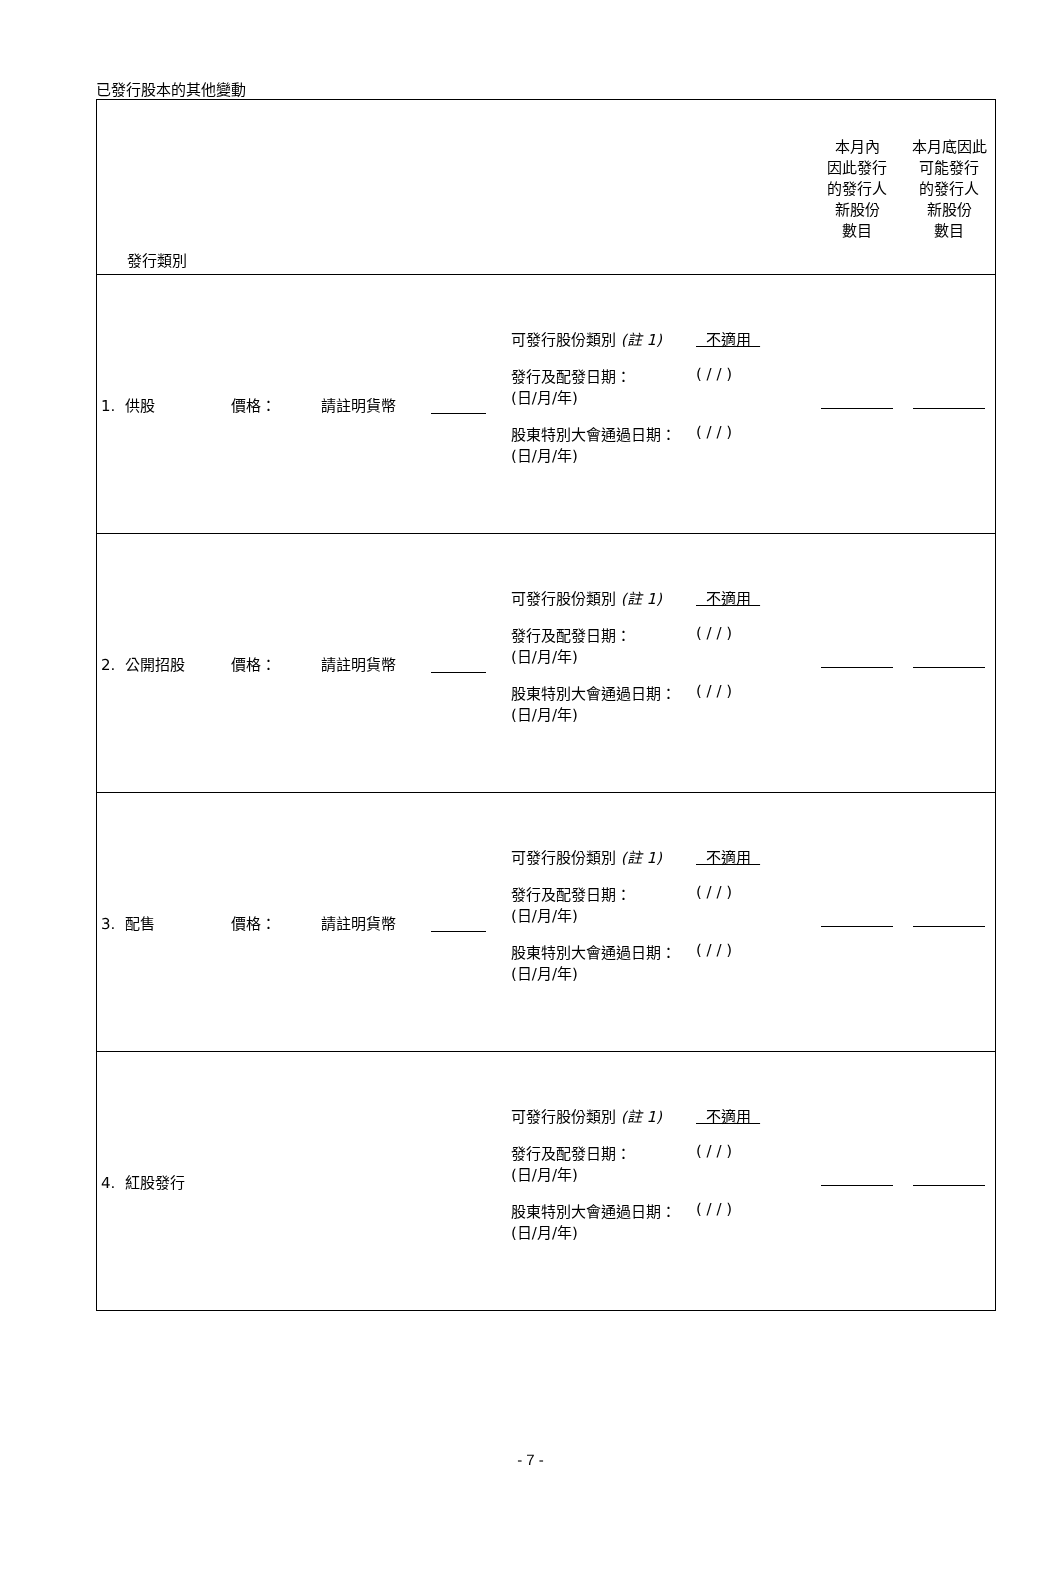已發行股本的其他變動
| 發行類別 | 本月內 因此發行 的發行人 新股份 數目 | 本月底因此 可能發行 的發行人 新股份 數目 |
| 1. 供股 價格： 請註明貨幣 可發行股份類別 (註 1) 不適用 發行及配發日期： (日/月/年) ( / / ) 股東特別大會通過日期： (日/月/年) ( / / ) | | |
| 2. 公開招股 價格： 請註明貨幣 可發行股份類別 (註 1) 不適用 發行及配發日期： (日/月/年) ( / / ) 股東特別大會通過日期： (日/月/年) ( / / ) | | |
| 3. 配售 價格： 請註明貨幣 可發行股份類別 (註 1) 不適用 發行及配發日期： (日/月/年) ( / / ) 股東特別大會通過日期： (日/月/年) ( / / ) | | |
| 4. 紅股發行 可發行股份類別 (註 1) 不適用 發行及配發日期： (日/月/年) ( / / ) 股東特別大會通過日期： (日/月/年) ( / / ) | | |
- 7 -